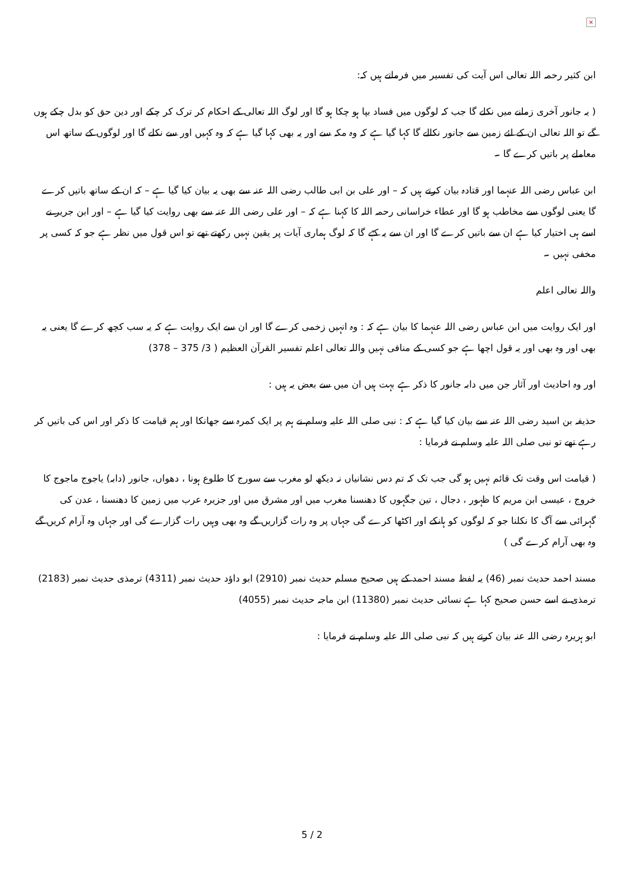×
ابن کثیر رحمہ اللہ تعالی اس آیت کی تفسیر میں فرماتے ہیں کہ:
( یہ جانور آخری زمانے میں نکلے گا جب کہ لوگوں میں فساد بپا ہو چکا ہو گا اور لوگ اللہ تعالی کے احکام کر ترک کر چکے اور دین حق کو بدل چکے ہوں گے تو اللہ تعالی ان کے لئے زمین سے جانور نکالے گا کہا گیا ہے کہ وہ مکہ سے اور یہ بھی کہا گیا ہے کہ وہ کہیں اور سے نکلے گا اور لوگوں کے ساتھ اس معاملے پر باتیں کرے گا ۔
ابن عباس رضی اللہ عنہما اور قتادہ بیان کرتے ہیں کہ – اور علی بن ابی طالب رضی اللہ عنہ سے بھی یہ بیان کیا گیا ہے – کہ ان کے ساتھ باتیں کرے گا یعنی لوگوں سے مخاطب ہو گا اور عطاء خراسانی رحمہ اللہ کا کہنا ہے کہ – اور علی رضی اللہ عنہ سے بھی روایت کیا گیا ہے – اور ابن جریر نے اسے ہی اختیار کیا ہے ان سے باتیں کرے گا اور ان سے یہ کہے گا کہ لوگ ہماری آیات پر یقین نہیں رکھتے تھے تو اس قول میں نظر ہے جو کہ کسی پر مخفی نہیں ۔
واللہ تعالی اعلم
اور ایک روایت میں ابن عباس رضی اللہ عنہما کا بیان ہے کہ : وہ انہیں زخمی کرے گا اور ان سے ایک روایت ہے کہ یہ سب کچھ کرے گا یعنی یہ بھی اور وہ بھی اور یہ قول اچھا ہے جو کسی کے منافی نہیں واللہ تعالی اعلم تفسیر القرآن العظیم ( 3/ 375 – 378)
اور وہ احادیث اور آثار جن میں دابہ جانور کا ذکر ہے بہت ہیں ان میں سے بعض یہ ہیں :
حذیفہ بن اسید رضی اللہ عنہ سے بیان کیا گیا ہے کہ : نبی صلی اللہ علیہ وسلم نے ہم پر ایک کمرہ سے جھانکا اور ہم قیامت کا ذکر اور اس کی باتیں کر رہے تھے تو نبی صلی اللہ علیہ وسلم نے فرمایا :
( قیامت اس وقت تک قائم نہیں ہو گی جب تک کہ تم دس نشانیاں نہ دیکھ لو مغرب سے سورج کا طلوع ہونا ، دھواں، جانور (دابہ) یاجوج ماجوج کا خروج ، عیسی ابن مریم کا ظہور ، دجال ، تین جگہوں کا دھنسنا مغرب میں اور مشرق میں اور جزیرہ عرب میں زمین کا دھنسنا ، عدن کی گہرائی سے آگ کا نکلنا جو کہ لوگوں کو ہانکے اور اکٹھا کرے گی جہاں پر وہ رات گزاریں گے وہ بھی وہیں رات گزارے گی اور جہاں وہ آرام کریں گے وہ بھی آرام کرے گی )
مسند احمد حدیث نمبر (46) یہ لفظ مسند احمد کے ہیں صحیح مسلم حدیث نمبر (2910) ابو داؤد حدیث نمبر (4311) ترمذی حدیث نمبر (2183) ترمذی نے اسے حسن صحیح کہا ہے نسائی حدیث نمبر (11380) ابن ماجہ حدیث نمبر (4055)
ابو ہریرہ رضی اللہ عنہ بیان کرتے ہیں کہ نبی صلی اللہ علیہ وسلم نے فرمایا :
5 / 2